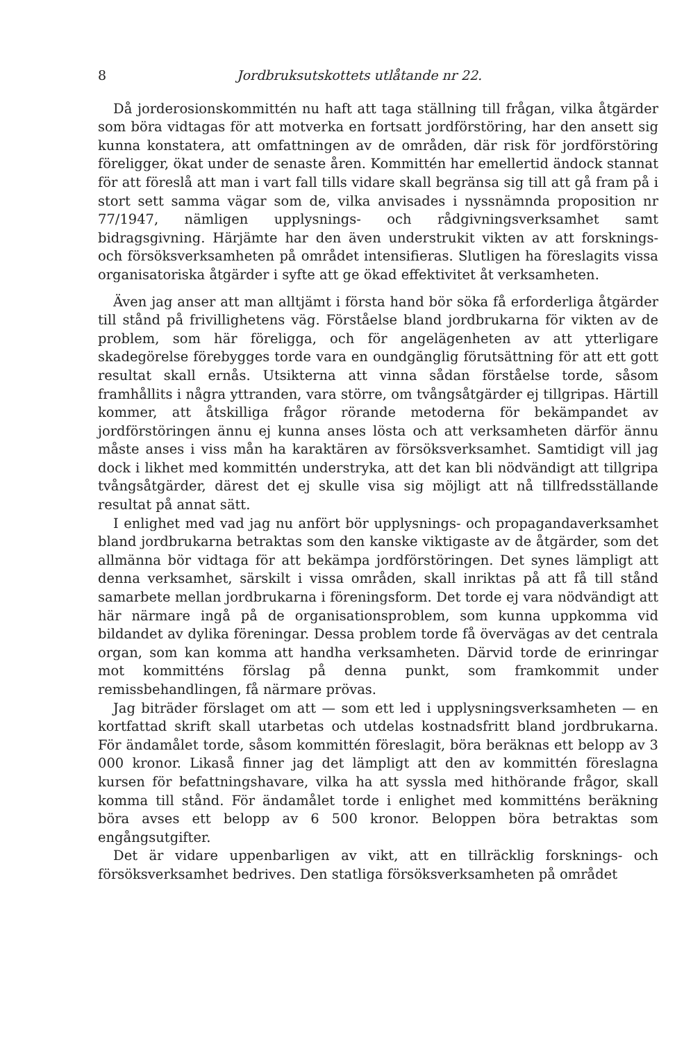8 Jordbruksutskottets utlåtande nr 22.
Då jorderosionskommittén nu haft att taga ställning till frågan, vilka åtgärder som böra vidtagas för att motverka en fortsatt jordförstöring, har den ansett sig kunna konstatera, att omfattningen av de områden, där risk för jordförstöring föreligger, ökat under de senaste åren. Kommittén har emellertid ändock stannat för att föreslå att man i vart fall tills vidare skall begränsa sig till att gå fram på i stort sett samma vägar som de, vilka anvisades i nyssnämnda proposition nr 77/1947, nämligen upplysnings- och rådgivningsverksamhet samt bidragsgivning. Härjämte har den även understrukit vikten av att forsknings- och försöksverksamheten på området intensifieras. Slutligen ha föreslagits vissa organisatoriska åtgärder i syfte att ge ökad effektivitet åt verksamheten.
Även jag anser att man alltjämt i första hand bör söka få erforderliga åtgärder till stånd på frivillighetens väg. Förståelse bland jordbrukarna för vikten av de problem, som här föreligga, och för angelägenheten av att ytterligare skadegörelse förebygges torde vara en oundgänglig förutsättning för att ett gott resultat skall ernås. Utsikterna att vinna sådan förståelse torde, såsom framhållits i några yttranden, vara större, om tvångsåtgärder ej tillgripas. Härtill kommer, att åtskilliga frågor rörande metoderna för bekämpandet av jordförstöringen ännu ej kunna anses lösta och att verksamheten därför ännu måste anses i viss mån ha karaktären av försöksverksamhet. Samtidigt vill jag dock i likhet med kommittén understryka, att det kan bli nödvändigt att tillgripa tvångsåtgärder, därest det ej skulle visa sig möjligt att nå tillfredsställande resultat på annat sätt.
I enlighet med vad jag nu anfört bör upplysnings- och propagandaverksamhet bland jordbrukarna betraktas som den kanske viktigaste av de åtgärder, som det allmänna bör vidtaga för att bekämpa jordförstöringen. Det synes lämpligt att denna verksamhet, särskilt i vissa områden, skall inriktas på att få till stånd samarbete mellan jordbrukarna i föreningsform. Det torde ej vara nödvändigt att här närmare ingå på de organisationsproblem, som kunna uppkomma vid bildandet av dylika föreningar. Dessa problem torde få övervägas av det centrala organ, som kan komma att handha verksamheten. Därvid torde de erinringar mot kommitténs förslag på denna punkt, som framkommit under remissbehandlingen, få närmare prövas.
Jag biträder förslaget om att — som ett led i upplysningsverksamheten — en kortfattad skrift skall utarbetas och utdelas kostnadsfritt bland jordbrukarna. För ändamålet torde, såsom kommittén föreslagit, böra beräknas ett belopp av 3 000 kronor. Likaså finner jag det lämpligt att den av kommittén föreslagna kursen för befattningshavare, vilka ha att syssla med hithörande frågor, skall komma till stånd. För ändamålet torde i enlighet med kommitténs beräkning böra avses ett belopp av 6 500 kronor. Beloppen böra betraktas som engångsutgifter.
Det är vidare uppenbarligen av vikt, att en tillräcklig forsknings- och försöksverksamhet bedrives. Den statliga försöksverksamheten på området